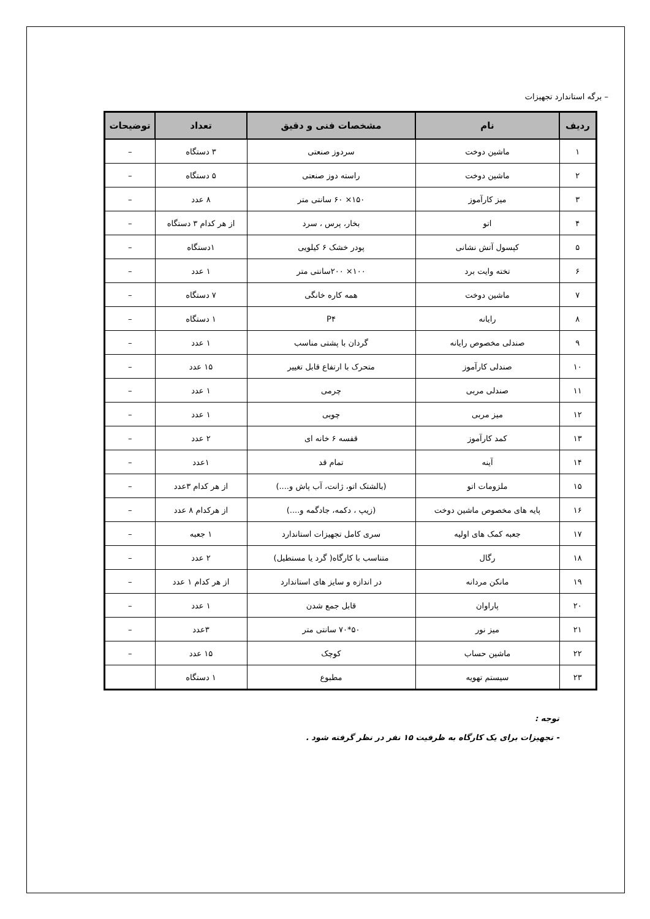– برگه استاندارد تجهیزات
| ردیف | نام | مشخصات فنی و دقیق | تعداد | توضیحات |
| --- | --- | --- | --- | --- |
| ۱ | ماشین دوخت | سردوز صنعتی | ۳ دستگاه | – |
| ۲ | ماشین دوخت | راسته دوز صنعتی | ۵ دستگاه | – |
| ۳ | میز کارآموز | ۱۵۰× ۶۰ سانتی متر | ۸ عدد | – |
| ۴ | اتو | بخار، پرس ، سرد | از هر کدام ۳ دستگاه | – |
| ۵ | کپسول آتش نشانی | پودر خشک ۶ کیلویی | ۱دستگاه | – |
| ۶ | تخته وایت برد | ۱۰۰× ۲۰۰سانتی متر | ۱ عدد | – |
| ۷ | ماشین دوخت | همه کاره خانگی | ۷ دستگاه | – |
| ۸ | رایانه | P۴ | ۱ دستگاه | – |
| ۹ | صندلی مخصوص رایانه | گردان با پشتی مناسب | ۱ عدد | – |
| ۱۰ | صندلی کارآموز | متحرک با ارتفاع قابل تغییر | ۱۵ عدد | – |
| ۱۱ | صندلی مربی | چرمی | ۱ عدد | – |
| ۱۲ | میز مربی | چوبی | ۱ عدد | – |
| ۱۳ | کمد کارآموز | قفسه ۶ خانه ای | ۲ عدد | – |
| ۱۴ | آینه | تمام قد | ۱عدد | – |
| ۱۵ | ملزومات اتو | (بالشتک اتو، ژانت، آب پاش و....) | از هر کدام ۳عدد | – |
| ۱۶ | پایه های مخصوص ماشین دوخت | (زیپ ، دکمه، جادگمه و....) | از هرکدام ۸ عدد | – |
| ۱۷ | جعبه کمک های اولیه | سری کامل تجهیزات استاندارد | ۱ جعبه | – |
| ۱۸ | رگال | متناسب با کارگاه( گرد یا مستطیل) | ۲ عدد | – |
| ۱۹ | مانکن مردانه | در اندازه و سایز های استاندارد | از هر کدام ۱ عدد | – |
| ۲۰ | پاراوان | قابل جمع شدن | ۱ عدد | – |
| ۲۱ | میز نور | ۵۰*۷۰ سانتی متر | ۳عدد | – |
| ۲۲ | ماشین حساب | کوچک | ۱۵ عدد | – |
| ۲۳ | سیستم تهویه | مطبوع | ۱ دستگاه | |
توجه :
- تجهیزات برای یک کارگاه به ظرفیت ۱۵ نفر در نظر گرفته شود .